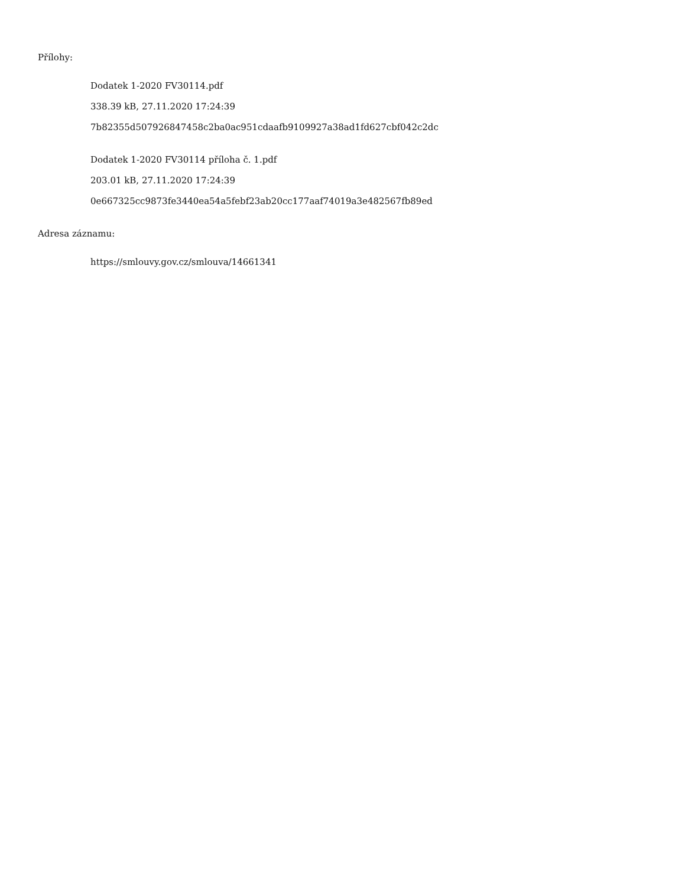Přílohy:
Dodatek 1-2020 FV30114.pdf
338.39 kB, 27.11.2020 17:24:39
7b82355d507926847458c2ba0ac951cdaafb9109927a38ad1fd627cbf042c2dc
Dodatek 1-2020 FV30114 příloha č. 1.pdf
203.01 kB, 27.11.2020 17:24:39
0e667325cc9873fe3440ea54a5febf23ab20cc177aaf74019a3e482567fb89ed
Adresa záznamu:
https://smlouvy.gov.cz/smlouva/14661341